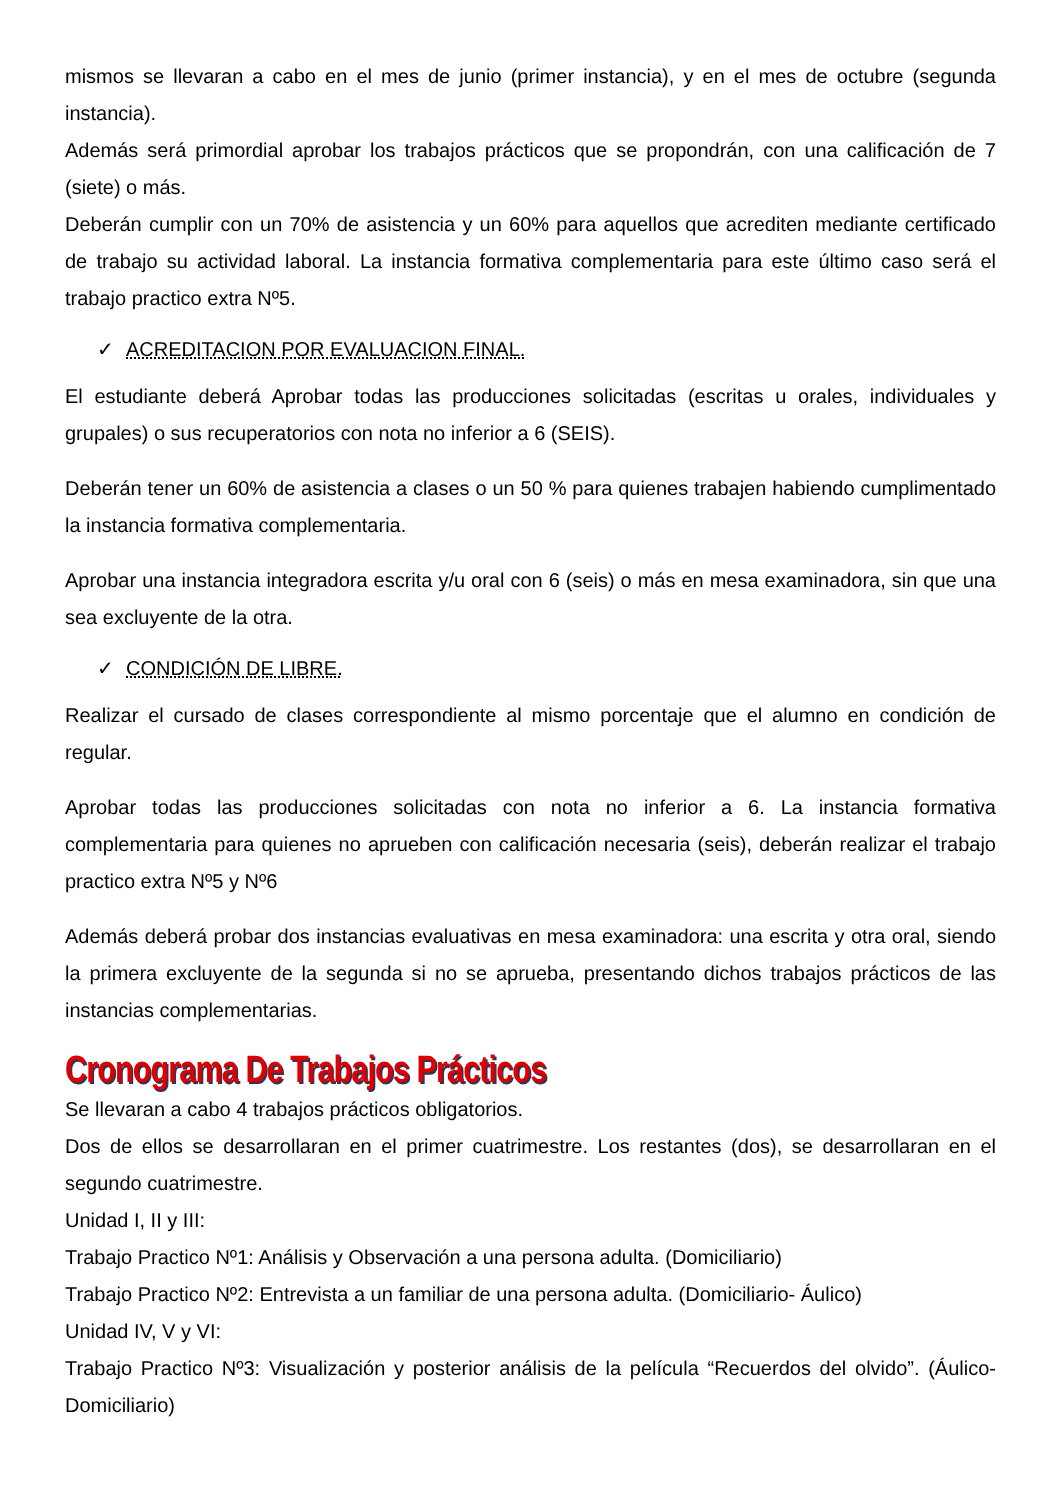mismos se llevaran a cabo en el mes de junio (primer instancia), y en el mes de octubre (segunda instancia).
Además será primordial aprobar los trabajos prácticos que se propondrán, con una calificación de 7 (siete) o más.
Deberán cumplir con un 70% de asistencia y un 60% para aquellos que acrediten mediante certificado de trabajo su actividad laboral. La instancia formativa complementaria para este último caso será el trabajo practico extra Nº5.
✓ ACREDITACION POR EVALUACION FINAL.
El estudiante deberá Aprobar todas las producciones solicitadas (escritas u orales, individuales y grupales) o sus recuperatorios con nota no inferior a 6 (SEIS).
Deberán tener un 60% de asistencia a clases o un 50 % para quienes trabajen habiendo cumplimentado la instancia formativa complementaria.
Aprobar una instancia integradora escrita y/u oral con 6 (seis) o más en mesa examinadora, sin que una sea excluyente de la otra.
✓ CONDICIÓN DE LIBRE.
Realizar el cursado de clases correspondiente al mismo porcentaje que el alumno en condición de regular.
Aprobar todas las producciones solicitadas con nota no inferior a 6. La instancia formativa complementaria para quienes no aprueben con calificación necesaria (seis), deberán realizar el trabajo practico extra Nº5 y Nº6
Además deberá probar dos instancias evaluativas en mesa examinadora: una escrita y otra oral, siendo la primera excluyente de la segunda si no se aprueba, presentando dichos trabajos prácticos de las instancias complementarias.
Cronograma De Trabajos Prácticos
Se llevaran a cabo 4 trabajos prácticos obligatorios.
Dos de ellos se desarrollaran en el primer cuatrimestre. Los restantes (dos), se desarrollaran en el segundo cuatrimestre.
Unidad I, II y III:
Trabajo Practico Nº1: Análisis y Observación a una persona adulta. (Domiciliario)
Trabajo Practico Nº2: Entrevista a un familiar de una persona adulta. (Domiciliario- Áulico)
Unidad IV, V y VI:
Trabajo Practico Nº3: Visualización y posterior análisis de la película “Recuerdos del olvido”. (Áulico- Domiciliario)